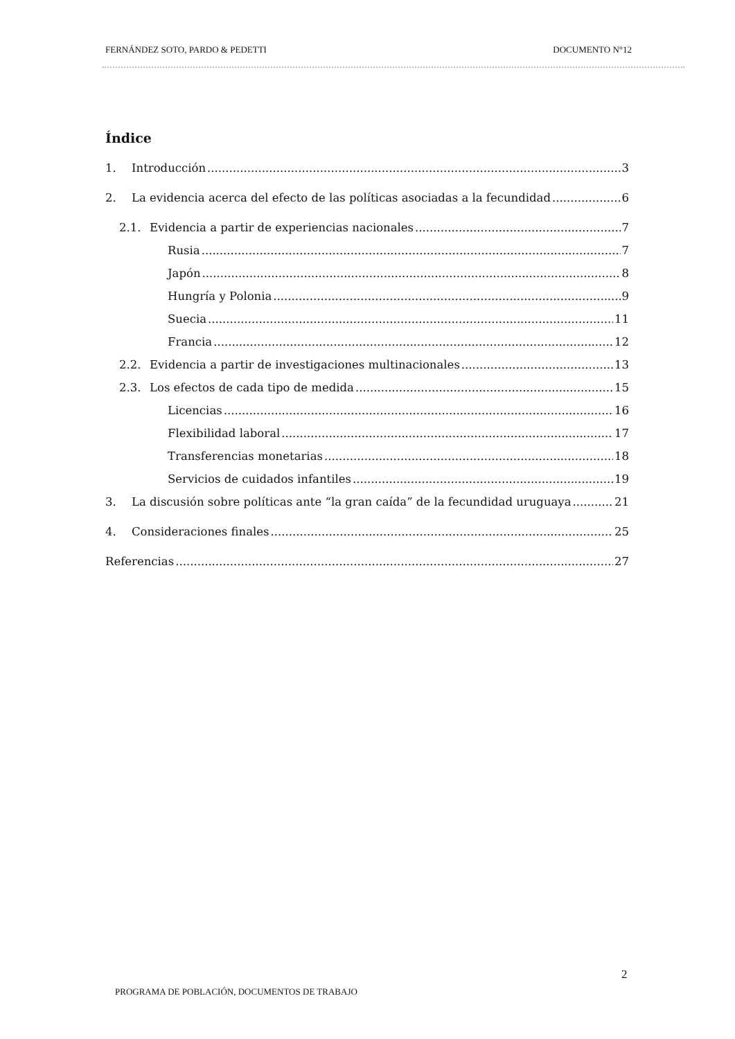FERNÁNDEZ SOTO, PARDO & PEDETTI DOCUMENTO N°12
Índice
1. Introducción 3
2. La evidencia acerca del efecto de las políticas asociadas a la fecundidad 6
2.1. Evidencia a partir de experiencias nacionales 7
Rusia 7
Japón 8
Hungría y Polonia 9
Suecia 11
Francia 12
2.2. Evidencia a partir de investigaciones multinacionales 13
2.3. Los efectos de cada tipo de medida 15
Licencias 16
Flexibilidad laboral 17
Transferencias monetarias 18
Servicios de cuidados infantiles 19
3. La discusión sobre políticas ante “la gran caída” de la fecundidad uruguaya 21
4. Consideraciones finales 25
Referencias 27
2
PROGRAMA DE POBLACIÓN, DOCUMENTOS DE TRABAJO